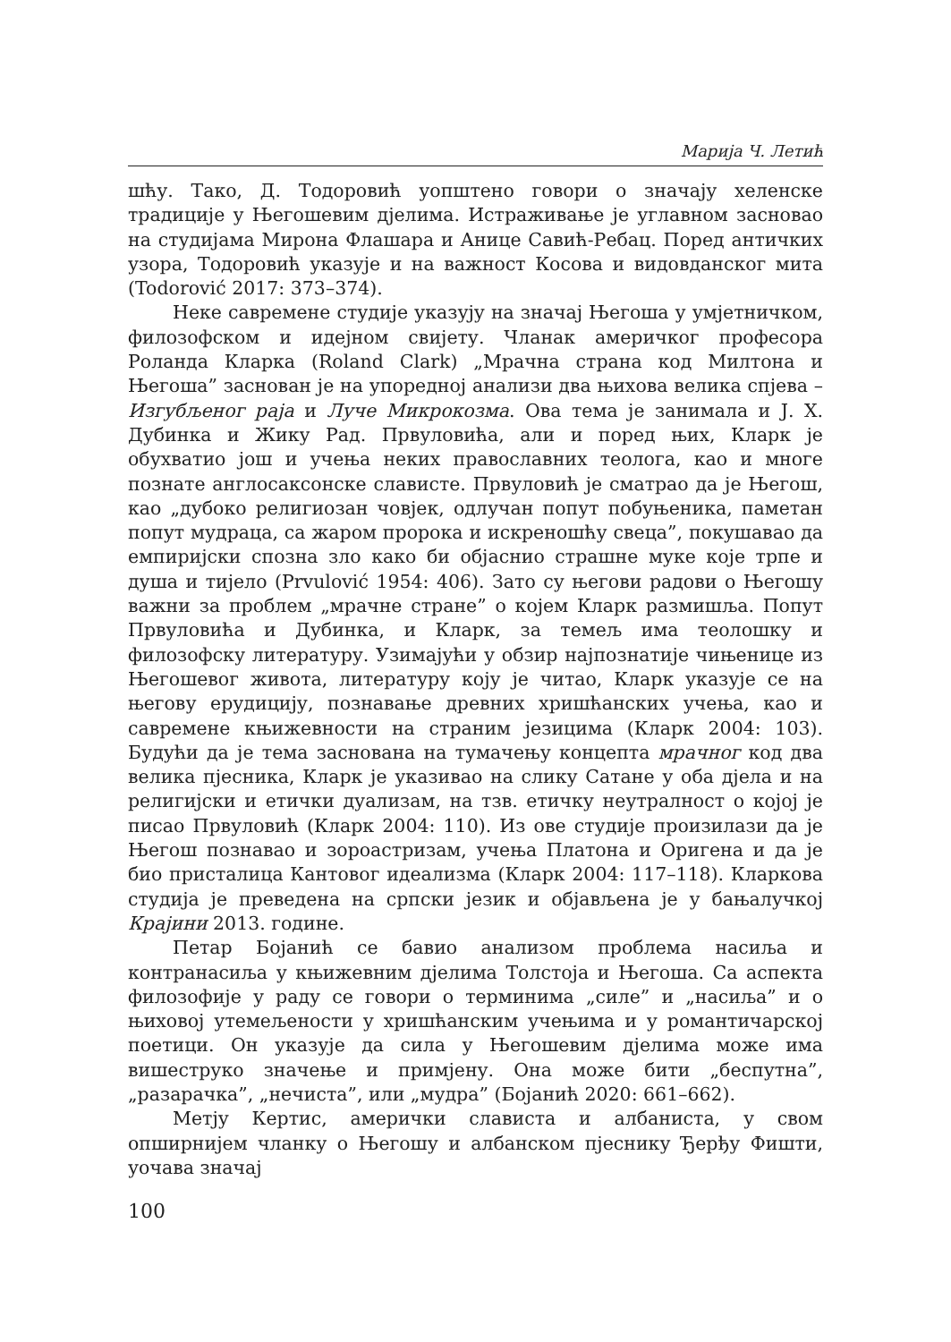Марија Ч. Летић
шћу. Тако, Д. Тодоровић уопштено говори о значају хеленске традиције у Његошевим дјелима. Истраживање је углавном засновао на студијама Мирона Флашара и Анице Савић-Ребац. Поред античких узора, Тодоровић указује и на важност Косова и видовданског мита (Todorović 2017: 373–374).
Неке савремене студије указују на значај Његоша у умјетничком, филозофском и идејном свијету. Чланак америчког професора Роланда Кларка (Roland Clark) „Мрачна страна код Милтона и Његоша” заснован је на упоредној анализи два њихова велика спјева – Изгубљеног раја и Луче Микрокозма. Ова тема је занимала и Ј. Х. Дубинка и Жику Рад. Првуловића, али и поред њих, Кларк је обухватио још и учења неких православних теолога, као и многе познате англосаксонске слависте. Првуловић је сматрао да је Његош, као „дубоко религиозан човјек, одлучан попут побуњеника, паметан попут мудраца, са жаром пророка и искреношћу свеца”, покушавао да емпиријски спозна зло како би објаснио страшне муке које трпе и душа и тијело (Prvulović 1954: 406). Зато су његови радови о Његошу важни за проблем „мрачне стране” о којем Кларк размишља. Попут Првуловића и Дубинка, и Кларк, за темељ има теолошку и филозофску литературу. Узимајући у обзир најпознатије чињенице из Његошевог живота, литературу коју је читао, Кларк указује се на његову ерудицију, познавање древних хришћанских учења, као и савремене књижевности на страним језицима (Кларк 2004: 103). Будући да је тема заснована на тумачењу концепта мрачног код два велика пјесника, Кларк је указивао на слику Сатане у оба дјела и на религијски и етички дуализам, на тзв. етичку неутралност о којој је писао Првуловић (Кларк 2004: 110). Из ове студије произилази да је Његош познавао и зороастризам, учења Платона и Оригена и да је био присталица Кантовог идеализма (Кларк 2004: 117–118). Кларкова студија је преведена на српски језик и објављена је у бањалучкој Крајини 2013. године.
Петар Бојанић се бавио анализом проблема насиља и контранасиља у књижевним дјелима Толстоја и Његоша. Са аспекта филозофије у раду се говори о терминима „силе” и „насиља” и о њиховој утемељености у хришћанским учењима и у романтичарској поетици. Он указује да сила у Његошевим дјелима може има вишеструко значење и примјену. Она може бити „беспутна”, „разарачка”, „нечиста”, или „мудра” (Бојанић 2020: 661–662).
Метју Кертис, амерички слависта и албаниста, у свом опширнијем чланку о Његошу и албанском пјеснику Ђерђу Фишти, уочава значај
100